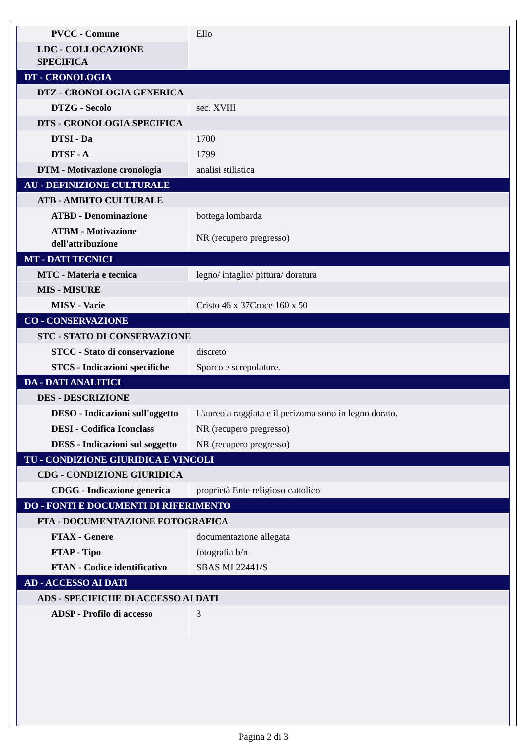| PVCC - Comune | Ello |
| LDC - COLLOCAZIONE SPECIFICA | |
| DT - CRONOLOGIA | |
| DTZ - CRONOLOGIA GENERICA | |
| DTZG - Secolo | sec. XVIII |
| DTS - CRONOLOGIA SPECIFICA | |
| DTSI - Da | 1700 |
| DTSF - A | 1799 |
| DTM - Motivazione cronologia | analisi stilistica |
| AU - DEFINIZIONE CULTURALE | |
| ATB - AMBITO CULTURALE | |
| ATBD - Denominazione | bottega lombarda |
| ATBM - Motivazione dell'attribuzione | NR (recupero pregresso) |
| MT - DATI TECNICI | |
| MTC - Materia e tecnica | legno/ intaglio/ pittura/ doratura |
| MIS - MISURE | |
| MISV - Varie | Cristo 46 x 37Croce 160 x 50 |
| CO - CONSERVAZIONE | |
| STC - STATO DI CONSERVAZIONE | |
| STCC - Stato di conservazione | discreto |
| STCS - Indicazioni specifiche | Sporco e screpolature. |
| DA - DATI ANALITICI | |
| DES - DESCRIZIONE | |
| DESO - Indicazioni sull'oggetto | L'aureola raggiata e il perizoma sono in legno dorato. |
| DESI - Codifica Iconclass | NR (recupero pregresso) |
| DESS - Indicazioni sul soggetto | NR (recupero pregresso) |
| TU - CONDIZIONE GIURIDICA E VINCOLI | |
| CDG - CONDIZIONE GIURIDICA | |
| CDGG - Indicazione generica | proprietà Ente religioso cattolico |
| DO - FONTI E DOCUMENTI DI RIFERIMENTO | |
| FTA - DOCUMENTAZIONE FOTOGRAFICA | |
| FTAX - Genere | documentazione allegata |
| FTAP - Tipo | fotografia b/n |
| FTAN - Codice identificativo | SBAS MI 22441/S |
| AD - ACCESSO AI DATI | |
| ADS - SPECIFICHE DI ACCESSO AI DATI | |
| ADSP - Profilo di accesso | 3 |
Pagina 2 di 3